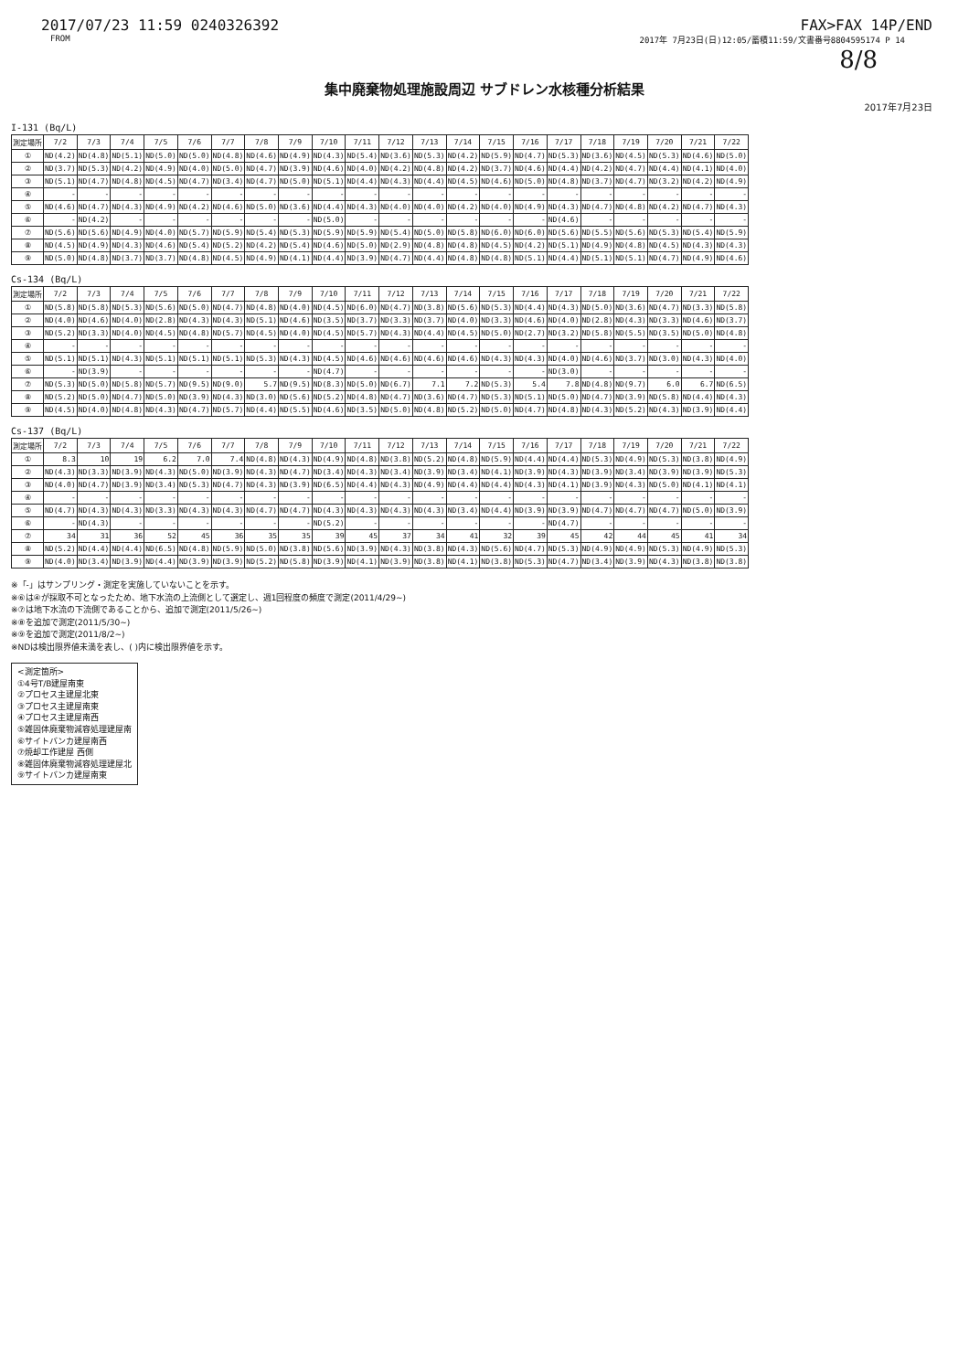2017/07/23 11:59 0240326392 FAX>FAX 14P/END
FROM 2017年 7月23日(日)12:05/蓄積11:59/文書番号8804595174 P 14
8/8
集中廃棄物処理施設周辺 サブドレン水核種分析結果
2017年7月23日
I-131 (Bq/L)
| 測定場所 | 7/2 | 7/3 | 7/4 | 7/5 | 7/6 | 7/7 | 7/8 | 7/9 | 7/10 | 7/11 | 7/12 | 7/13 | 7/14 | 7/15 | 7/16 | 7/17 | 7/18 | 7/19 | 7/20 | 7/21 | 7/22 |
| --- | --- | --- | --- | --- | --- | --- | --- | --- | --- | --- | --- | --- | --- | --- | --- | --- | --- | --- | --- | --- | --- |
| ① | ND(4.2) | ND(4.8) | ND(5.1) | ND(5.0) | ND(5.0) | ND(4.8) | ND(4.6) | ND(4.9) | ND(4.3) | ND(5.4) | ND(3.6) | ND(5.3) | ND(4.2) | ND(5.9) | ND(4.7) | ND(5.3) | ND(3.6) | ND(4.5) | ND(5.3) | ND(4.6) | ND(5.0) |
| ② | ND(3.7) | ND(5.3) | ND(4.2) | ND(4.9) | ND(4.0) | ND(5.0) | ND(4.7) | ND(3.9) | ND(4.6) | ND(4.0) | ND(4.2) | ND(4.8) | ND(4.2) | ND(3.7) | ND(4.6) | ND(4.4) | ND(4.2) | ND(4.7) | ND(4.4) | ND(4.1) | ND(4.0) |
| ③ | ND(5.1) | ND(4.7) | ND(4.8) | ND(4.5) | ND(4.7) | ND(3.4) | ND(4.7) | ND(5.0) | ND(5.1) | ND(4.4) | ND(4.3) | ND(4.4) | ND(4.5) | ND(4.6) | ND(5.0) | ND(4.8) | ND(3.7) | ND(4.7) | ND(3.2) | ND(4.2) | ND(4.9) |
| ④ | - | - | - | - | - | - | - | - | - | - | - | - | - | - | - | - | - | - | - | - | - |
| ⑤ | ND(4.6) | ND(4.7) | ND(4.3) | ND(4.9) | ND(4.2) | ND(4.6) | ND(5.0) | ND(3.6) | ND(4.4) | ND(4.3) | ND(4.0) | ND(4.0) | ND(4.2) | ND(4.0) | ND(4.9) | ND(4.3) | ND(4.7) | ND(4.8) | ND(4.2) | ND(4.7) | ND(4.3) |
| ⑥ | - | ND(4.2) | - | - | - | - | - | - | ND(5.0) | - | - | - | - | - | - | ND(4.6) | - | - | - | - | - |
| ⑦ | ND(5.6) | ND(5.6) | ND(4.9) | ND(4.0) | ND(5.7) | ND(5.9) | ND(5.4) | ND(5.3) | ND(5.9) | ND(5.9) | ND(5.4) | ND(5.0) | ND(5.8) | ND(6.0) | ND(6.0) | ND(5.6) | ND(5.5) | ND(5.6) | ND(5.3) | ND(5.4) | ND(5.9) |
| ⑧ | ND(4.5) | ND(4.9) | ND(4.3) | ND(4.6) | ND(5.4) | ND(5.2) | ND(4.2) | ND(5.4) | ND(4.6) | ND(5.0) | ND(2.9) | ND(4.8) | ND(4.8) | ND(4.5) | ND(4.2) | ND(5.1) | ND(4.9) | ND(4.8) | ND(4.5) | ND(4.3) | ND(4.3) |
| ⑨ | ND(5.0) | ND(4.8) | ND(3.7) | ND(3.7) | ND(4.8) | ND(4.5) | ND(4.9) | ND(4.1) | ND(4.4) | ND(3.9) | ND(4.7) | ND(4.4) | ND(4.8) | ND(4.8) | ND(5.1) | ND(4.4) | ND(5.1) | ND(5.1) | ND(4.7) | ND(4.9) | ND(4.6) |
Cs-134 (Bq/L)
| 測定場所 | 7/2 | 7/3 | 7/4 | 7/5 | 7/6 | 7/7 | 7/8 | 7/9 | 7/10 | 7/11 | 7/12 | 7/13 | 7/14 | 7/15 | 7/16 | 7/17 | 7/18 | 7/19 | 7/20 | 7/21 | 7/22 |
| --- | --- | --- | --- | --- | --- | --- | --- | --- | --- | --- | --- | --- | --- | --- | --- | --- | --- | --- | --- | --- | --- |
| ① | ND(5.8) | ND(5.8) | ND(5.3) | ND(5.6) | ND(5.0) | ND(4.7) | ND(4.8) | ND(4.0) | ND(4.5) | ND(6.0) | ND(4.7) | ND(3.8) | ND(5.6) | ND(5.3) | ND(4.4) | ND(4.3) | ND(5.0) | ND(3.6) | ND(4.7) | ND(3.3) | ND(5.8) |
| ② | ND(4.0) | ND(4.6) | ND(4.0) | ND(2.8) | ND(4.3) | ND(4.3) | ND(5.1) | ND(4.6) | ND(3.5) | ND(3.7) | ND(3.3) | ND(3.7) | ND(4.0) | ND(3.3) | ND(4.6) | ND(4.0) | ND(2.8) | ND(4.3) | ND(3.3) | ND(4.6) | ND(3.7) |
| ③ | ND(5.2) | ND(3.3) | ND(4.0) | ND(4.5) | ND(4.8) | ND(5.7) | ND(4.5) | ND(4.0) | ND(4.5) | ND(5.7) | ND(4.3) | ND(4.4) | ND(4.5) | ND(5.0) | ND(2.7) | ND(3.2) | ND(5.8) | ND(5.5) | ND(3.5) | ND(5.0) | ND(4.8) |
| ④ | - | - | - | - | - | - | - | - | - | - | - | - | - | - | - | - | - | - | - | - | - |
| ⑤ | ND(5.1) | ND(5.1) | ND(4.3) | ND(5.1) | ND(5.1) | ND(5.1) | ND(5.3) | ND(4.3) | ND(4.5) | ND(4.6) | ND(4.6) | ND(4.6) | ND(4.6) | ND(4.3) | ND(4.3) | ND(4.0) | ND(4.6) | ND(3.7) | ND(3.0) | ND(4.3) | ND(4.0) |
| ⑥ | - | ND(3.9) | - | - | - | - | - | - | ND(4.7) | - | - | - | - | - | - | ND(3.0) | - | - | - | - | - |
| ⑦ | ND(5.3) | ND(5.0) | ND(5.8) | ND(5.7) | ND(9.5) | ND(9.0) | 5.7 | ND(9.5) | ND(8.3) | ND(5.0) | ND(6.7) | 7.1 | 7.2 | ND(5.3) | 5.4 | 7.8 | ND(4.8) | ND(9.7) | 6.0 | 6.7 | ND(6.5) |
| ⑧ | ND(5.2) | ND(5.0) | ND(4.7) | ND(5.0) | ND(3.9) | ND(4.3) | ND(3.0) | ND(5.6) | ND(5.2) | ND(4.8) | ND(4.7) | ND(3.6) | ND(4.7) | ND(5.3) | ND(5.1) | ND(5.0) | ND(4.7) | ND(3.9) | ND(5.8) | ND(4.4) | ND(4.3) |
| ⑨ | ND(4.5) | ND(4.0) | ND(4.8) | ND(4.3) | ND(4.7) | ND(5.7) | ND(4.4) | ND(5.5) | ND(4.6) | ND(3.5) | ND(5.0) | ND(4.8) | ND(5.2) | ND(5.0) | ND(4.7) | ND(4.8) | ND(4.3) | ND(5.2) | ND(4.3) | ND(3.9) | ND(4.4) |
Cs-137 (Bq/L)
| 測定場所 | 7/2 | 7/3 | 7/4 | 7/5 | 7/6 | 7/7 | 7/8 | 7/9 | 7/10 | 7/11 | 7/12 | 7/13 | 7/14 | 7/15 | 7/16 | 7/17 | 7/18 | 7/19 | 7/20 | 7/21 | 7/22 |
| --- | --- | --- | --- | --- | --- | --- | --- | --- | --- | --- | --- | --- | --- | --- | --- | --- | --- | --- | --- | --- | --- |
| ① | 8.3 | 10 | 19 | 6.2 | 7.0 | 7.4 | ND(4.8) | ND(4.3) | ND(4.9) | ND(4.8) | ND(3.8) | ND(5.2) | ND(4.8) | ND(5.9) | ND(4.4) | ND(4.4) | ND(5.3) | ND(4.9) | ND(5.3) | ND(3.8) | ND(4.9) |
| ② | ND(4.3) | ND(3.3) | ND(3.9) | ND(4.3) | ND(5.0) | ND(3.9) | ND(4.3) | ND(4.7) | ND(3.4) | ND(4.3) | ND(3.4) | ND(3.9) | ND(3.4) | ND(4.1) | ND(3.9) | ND(4.3) | ND(3.9) | ND(3.4) | ND(3.9) | ND(3.9) | ND(5.3) |
| ③ | ND(4.0) | ND(4.7) | ND(3.9) | ND(3.4) | ND(5.3) | ND(4.7) | ND(4.3) | ND(3.9) | ND(6.5) | ND(4.4) | ND(4.3) | ND(4.9) | ND(4.4) | ND(4.4) | ND(4.3) | ND(4.1) | ND(3.9) | ND(4.3) | ND(5.0) | ND(4.1) | ND(4.1) |
| ④ | - | - | - | - | - | - | - | - | - | - | - | - | - | - | - | - | - | - | - | - | - |
| ⑤ | ND(4.7) | ND(4.3) | ND(4.3) | ND(3.3) | ND(4.3) | ND(4.3) | ND(4.7) | ND(4.7) | ND(4.3) | ND(4.3) | ND(4.3) | ND(4.3) | ND(3.4) | ND(4.4) | ND(3.9) | ND(3.9) | ND(4.7) | ND(4.7) | ND(4.7) | ND(5.0) | ND(3.9) |
| ⑥ | - | ND(4.3) | - | - | - | - | - | - | ND(5.2) | - | - | - | - | - | - | ND(4.7) | - | - | - | - | - |
| ⑦ | 34 | 31 | 36 | 52 | 45 | 36 | 35 | 35 | 39 | 45 | 37 | 34 | 41 | 32 | 39 | 45 | 42 | 44 | 45 | 41 | 34 |
| ⑧ | ND(5.2) | ND(4.4) | ND(4.4) | ND(6.5) | ND(4.8) | ND(5.9) | ND(5.0) | ND(3.8) | ND(5.6) | ND(3.9) | ND(4.3) | ND(3.8) | ND(4.3) | ND(5.6) | ND(4.7) | ND(5.3) | ND(4.9) | ND(4.9) | ND(5.3) | ND(4.9) | ND(5.3) |
| ⑨ | ND(4.0) | ND(3.4) | ND(3.9) | ND(4.4) | ND(3.9) | ND(3.9) | ND(5.2) | ND(5.8) | ND(3.9) | ND(4.1) | ND(3.9) | ND(3.8) | ND(4.1) | ND(3.8) | ND(5.3) | ND(4.7) | ND(3.4) | ND(3.9) | ND(4.3) | ND(3.8) | ND(3.8) |
※「-」はサンプリング・測定を実施していないことを示す。
※⑥は④が採取不可となったため、地下水流の上流側として選定し、週1回程度の頻度で測定(2011/4/29~)
※⑦は地下水流の下流側であることから、追加で測定(2011/5/26~)
※⑧を追加で測定(2011/5/30~)
※⑨を追加で測定(2011/8/2~)
※NDは検出限界値未満を表し、( )内に検出限界値を示す。
<測定箇所>
①4号T/B建屋南東
②プロセス主建屋北東
③プロセス主建屋南東
④プロセス主建屋南西
⑤雑固体廃棄物減容処理建屋南
⑥サイトバンカ建屋南西
⑦焼却工作建屋 西側
⑧雑固体廃棄物減容処理建屋北
⑨サイトバンカ建屋南東